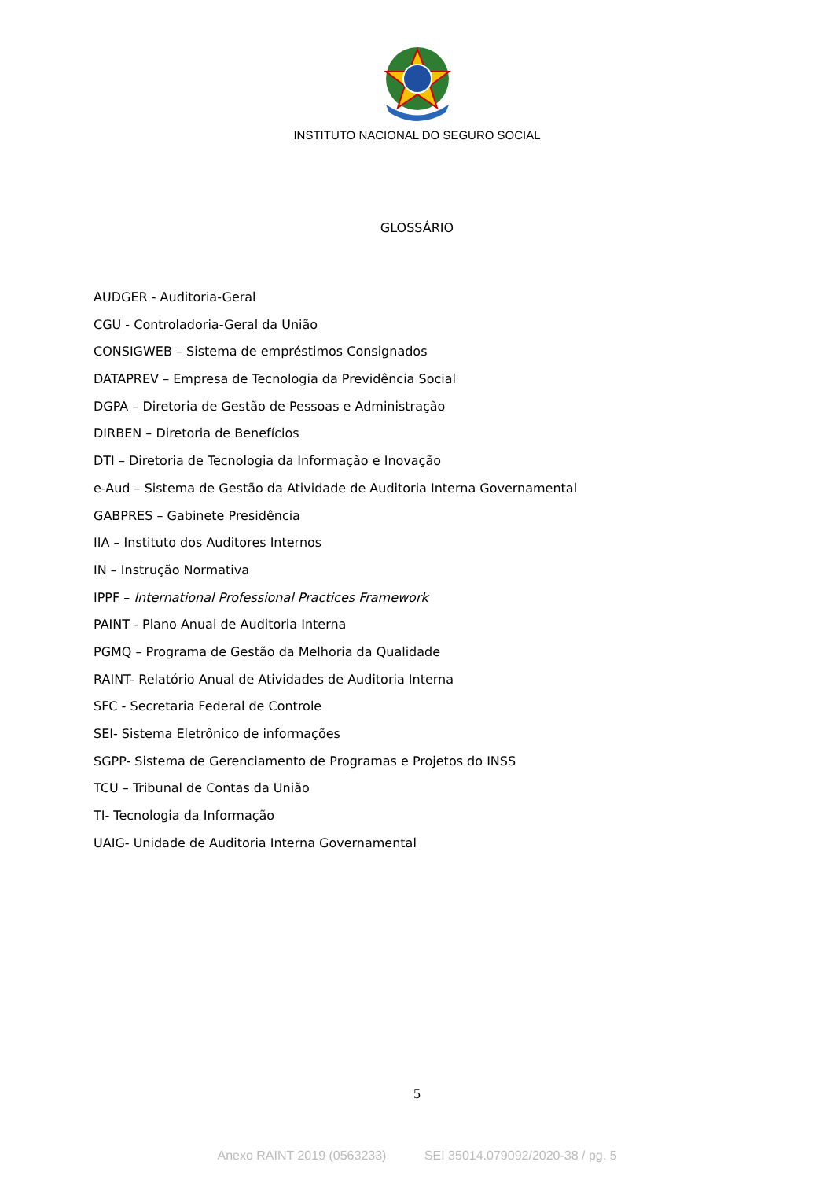INSTITUTO NACIONAL DO SEGURO SOCIAL
GLOSSÁRIO
AUDGER - Auditoria-Geral
CGU - Controladoria-Geral da União
CONSIGWEB – Sistema de empréstimos Consignados
DATAPREV – Empresa de Tecnologia da Previdência Social
DGPA – Diretoria de Gestão de Pessoas e Administração
DIRBEN – Diretoria de Benefícios
DTI – Diretoria de Tecnologia da Informação e Inovação
e-Aud – Sistema de Gestão da Atividade de Auditoria Interna Governamental
GABPRES – Gabinete Presidência
IIA – Instituto dos Auditores Internos
IN – Instrução Normativa
IPPF – International Professional Practices Framework
PAINT - Plano Anual de Auditoria Interna
PGMQ – Programa de Gestão da Melhoria da Qualidade
RAINT- Relatório Anual de Atividades de Auditoria Interna
SFC - Secretaria Federal de Controle
SEI- Sistema Eletrônico de informações
SGPP- Sistema de Gerenciamento de Programas e Projetos do INSS
TCU – Tribunal de Contas da União
TI- Tecnologia da Informação
UAIG- Unidade de Auditoria Interna Governamental
5
Anexo RAINT 2019 (0563233) SEI 35014.079092/2020-38 / pg. 5